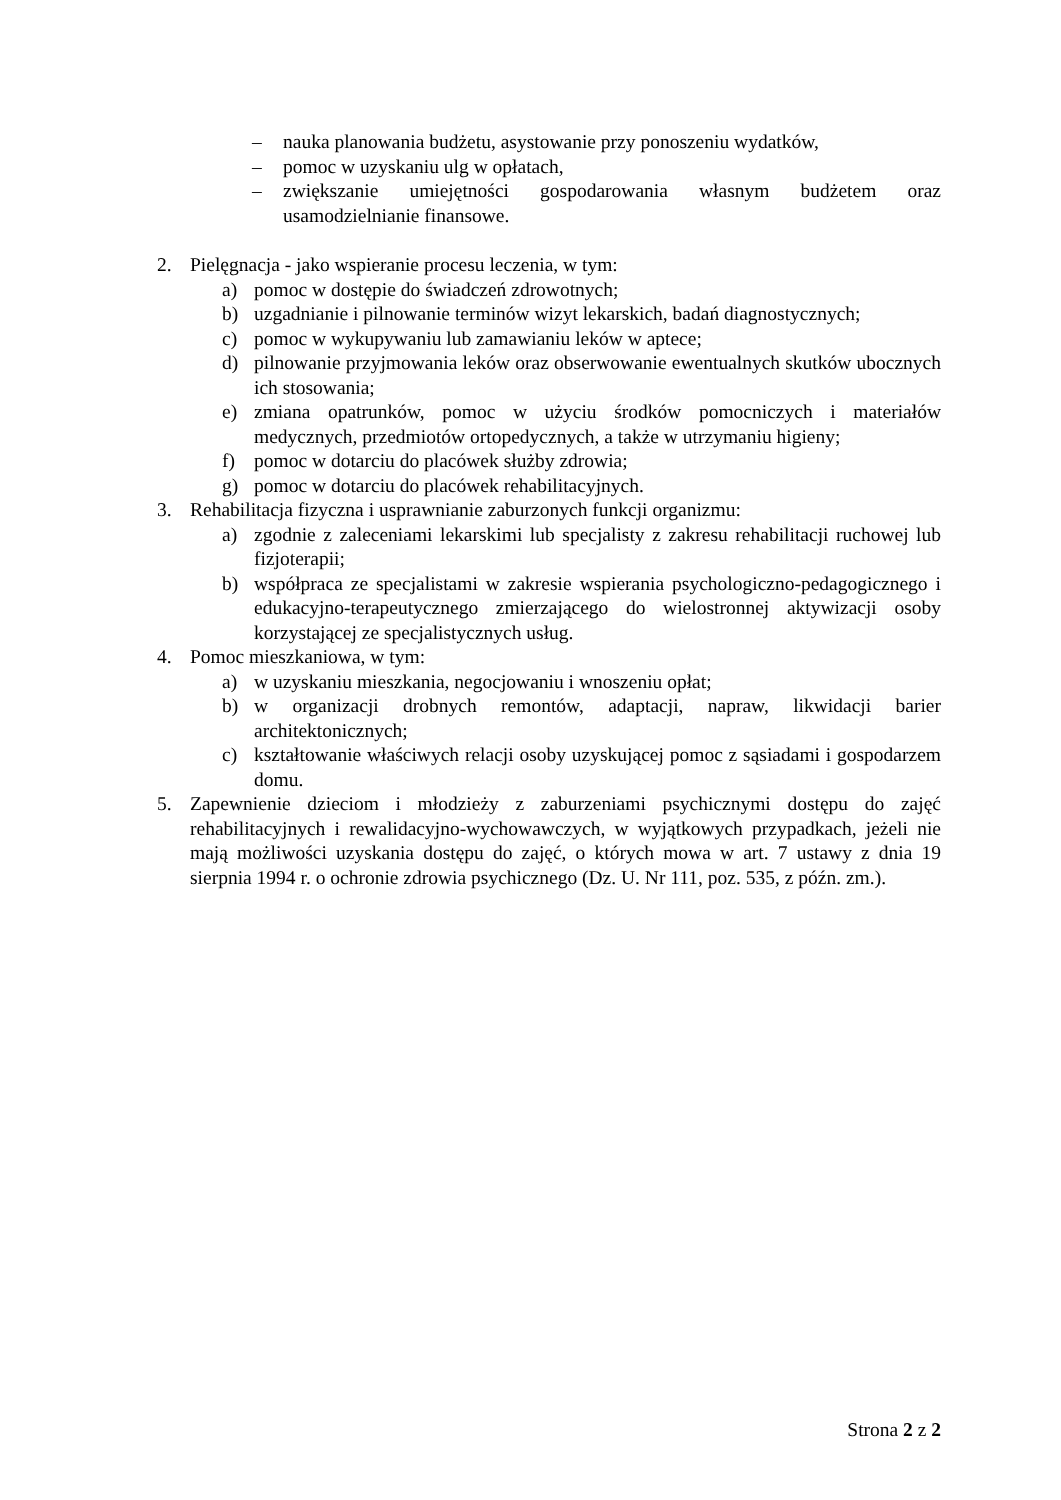– nauka planowania budżetu, asystowanie przy ponoszeniu wydatków,
– pomoc w uzyskaniu ulg w opłatach,
– zwiększanie umiejętności gospodarowania własnym budżetem oraz usamodzielnianie finansowe.
2. Pielęgnacja - jako wspieranie procesu leczenia, w tym:
a) pomoc w dostępie do świadczeń zdrowotnych;
b) uzgadnianie i pilnowanie terminów wizyt lekarskich, badań diagnostycznych;
c) pomoc w wykupywaniu lub zamawianiu leków w aptece;
d) pilnowanie przyjmowania leków oraz obserwowanie ewentualnych skutków ubocznych ich stosowania;
e) zmiana opatrunków, pomoc w użyciu środków pomocniczych i materiałów medycznych, przedmiotów ortopedycznych, a także w utrzymaniu higieny;
f) pomoc w dotarciu do placówek służby zdrowia;
g) pomoc w dotarciu do placówek rehabilitacyjnych.
3. Rehabilitacja fizyczna i usprawnianie zaburzonych funkcji organizmu:
a) zgodnie z zaleceniami lekarskimi lub specjalisty z zakresu rehabilitacji ruchowej lub fizjoterapii;
b) współpraca ze specjalistami w zakresie wspierania psychologiczno-pedagogicznego i edukacyjno-terapeutycznego zmierzającego do wielostronnej aktywizacji osoby korzystającej ze specjalistycznych usług.
4. Pomoc mieszkaniowa, w tym:
a) w uzyskaniu mieszkania, negocjowaniu i wnoszeniu opłat;
b) w organizacji drobnych remontów, adaptacji, napraw, likwidacji barier architektonicznych;
c) kształtowanie właściwych relacji osoby uzyskującej pomoc z sąsiadami i gospodarzem domu.
5. Zapewnienie dzieciom i młodzieży z zaburzeniami psychicznymi dostępu do zajęć rehabilitacyjnych i rewalidacyjno-wychowawczych, w wyjątkowych przypadkach, jeżeli nie mają możliwości uzyskania dostępu do zajęć, o których mowa w art. 7 ustawy z dnia 19 sierpnia 1994 r. o ochronie zdrowia psychicznego (Dz. U. Nr 111, poz. 535, z późn. zm.).
Strona 2 z 2